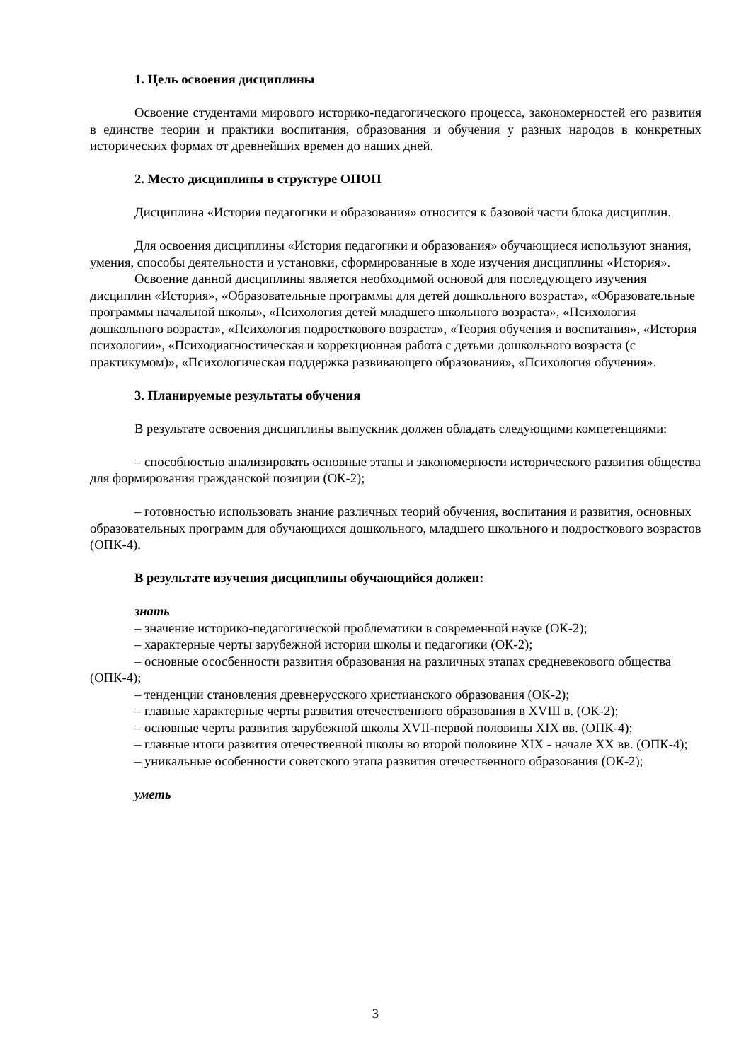1. Цель освоения дисциплины
Освоение студентами мирового историко-педагогического процесса, закономерностей его развития в единстве теории и практики воспитания, образования и обучения у разных народов в конкретных исторических формах от древнейших времен до наших дней.
2. Место дисциплины в структуре ОПОП
Дисциплина «История педагогики и образования» относится к базовой части блока дисциплин.
Для освоения дисциплины «История педагогики и образования» обучающиеся используют знания, умения, способы деятельности и установки, сформированные в ходе изучения дисциплины «История».
Освоение данной дисциплины является необходимой основой для последующего изучения дисциплин «История», «Образовательные программы для детей дошкольного возраста», «Образовательные программы начальной школы», «Психология детей младшего школьного возраста», «Психология дошкольного возраста», «Психология подросткового возраста», «Теория обучения и воспитания», «История психологии», «Психодиагностическая и коррекционная работа с детьми дошкольного возраста (с практикумом)», «Психологическая поддержка развивающего образования», «Психология обучения».
3. Планируемые результаты обучения
В результате освоения дисциплины выпускник должен обладать следующими компетенциями:
– способностью анализировать основные этапы и закономерности исторического развития общества для формирования гражданской позиции (ОК-2);
– готовностью использовать знание различных теорий обучения, воспитания и развития, основных образовательных программ для обучающихся дошкольного, младшего школьного и подросткового возрастов (ОПК-4).
В результате изучения дисциплины обучающийся должен:
знать
– значение историко-педагогической проблематики в современной науке (ОК-2);
– характерные черты зарубежной истории школы и педагогики (ОК-2);
– основные ососбенности развития образования на различных этапах средневекового общества (ОПК-4);
– тенденции становления древнерусского христианского образования (ОК-2);
– главные характерные черты развития отечественного образования в XVIII в. (ОК-2);
– основные черты развития зарубежной школы XVII-первой половины XIX вв. (ОПК-4);
– главные итоги развития отечественной школы во второй половине XIX - начале XX вв. (ОПК-4);
– уникальные особенности советского этапа развития отечественного образования (ОК-2);
уметь
3